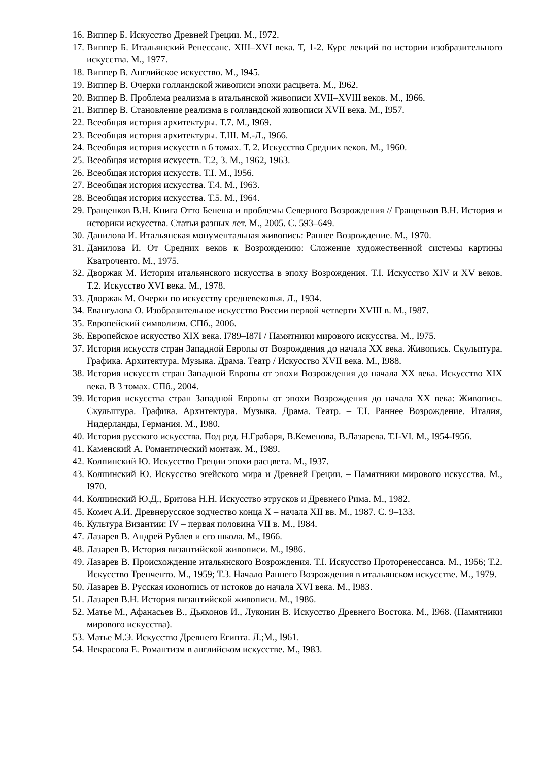16. Виппер Б. Искусство Древней Греции. М., I972.
17. Виппер Б. Итальянский Ренессанс. XIII–XVI века. Т, 1-2. Курс лекций по истории изобразительного искусства. М., 1977.
18. Виппер В. Английское искусство. М., I945.
19. Виппер В. Очерки голландской живописи эпохи расцвета. М., I962.
20. Виппер В. Проблема реализма в итальянской живописи XVII–XVIII веков. М., I966.
21. Виппер В. Становление реализма в голландской живописи XVII века. М., I957.
22. Всеобщая история архитектуры. Т.7. М., I969.
23. Всеобщая история архитектуры. Т.III. М.-Л., I966.
24. Всеобщая история искусств в 6 томах. Т. 2. Искусство Средних веков. М., 1960.
25. Всеобщая история искусств. Т.2, 3. М., 1962, 1963.
26. Всеобщая история искусств. Т.I. М., I956.
27. Всеобщая история искусства. Т.4. М., I963.
28. Всеобщая история искусства. Т.5. М., I964.
29. Гращенков В.Н. Книга Отто Бенеша и проблемы Северного Возрождения // Гращенков В.Н. История и историки искусства. Статьи разных лет. М., 2005. С. 593–649.
30. Данилова И. Итальянская монументальная живопись: Раннее Возрождение. М., 1970.
31. Данилова И. От Средних веков к Возрождению: Сложение художественной системы картины Кватроченто. М., 1975.
32. Дворжак М. История итальянского искусства в эпоху Возрождения. Т.I. Искусство XIV и XV веков. Т.2. Искусство XVI века. М., 1978.
33. Дворжак М. Очерки по искусству средневековья. Л., 1934.
34. Евангулова О. Изобразительное искусство России первой четверти XVIII в. М., I987.
35. Европейский символизм. СПб., 2006.
36. Европейское искусство XIX века. I789–I87I / Памятники мирового искусства. М., I975.
37. История искусств стран Западной Европы от Возрождения до начала XX века. Живопись. Скульптура. Графика. Архитектура. Музыка. Драма. Театр / Искусство XVII века. М., I988.
38. История искусств стран Западной Европы от эпохи Возрождения до начала XX века. Искусство XIX века. В 3 томах. СПб., 2004.
39. История искусства стран Западной Европы от эпохи Возрождения до начала XX века: Живопись. Скульптура. Графика. Архитектура. Музыка. Драма. Театр. – Т.I. Раннее Возрождение. Италия, Нидерланды, Германия. М., I980.
40. История русского искусства. Под ред. Н.Грабаря, В.Кеменова, В.Лазарева. Т.I-VI. М., I954-I956.
41. Каменский А. Романтический монтаж. М., I989.
42. Колпинский Ю. Искусство Греции эпохи расцвета. М., I937.
43. Колпинский Ю. Искусство эгейского мира и Древней Греции. – Памятники мирового искусства. М., I970.
44. Колпинский Ю.Д., Бритова Н.Н. Искусство этрусков и Древнего Рима. М., 1982.
45. Комеч А.И. Древнерусское зодчество конца X – начала XII вв. М., 1987. С. 9–133.
46. Культура Византии: IV – первая половина VII в. М., I984.
47. Лазарев В. Андрей Рублев и его школа. М., I966.
48. Лазарев В. История византийской живописи. М., I986.
49. Лазарев В. Происхождение итальянского Возрождения. Т.I. Искусство Проторенессанса. М., 1956; Т.2. Искусство Тренченто. М., 1959; Т.3. Начало Раннего Возрождения в итальянском искусстве. М., 1979.
50. Лазарев В. Русская иконопись от истоков до начала XVI века. М., I983.
51. Лазарев В.Н. История византийской живописи. М., 1986.
52. Матье М., Афанасьев В., Дьяконов И., Луконин В. Искусство Древнего Востока. М., I968. (Памятники мирового искусства).
53. Матье М.Э. Искусство Древнего Египта. Л.;М., I961.
54. Некрасова Е. Романтизм в английском искусстве. М., I983.